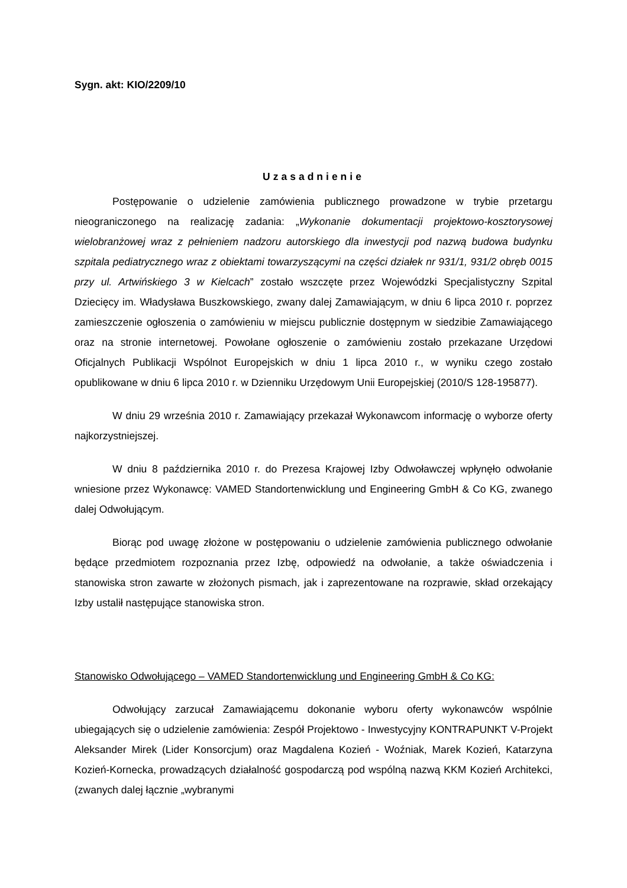Sygn. akt: KIO/2209/10
Uzasadnienie
Postępowanie o udzielenie zamówienia publicznego prowadzone w trybie przetargu nieograniczonego na realizację zadania: „Wykonanie dokumentacji projektowo-kosztorysowej wielobranżowej wraz z pełnieniem nadzoru autorskiego dla inwestycji pod nazwą budowa budynku szpitala pediatrycznego wraz z obiektami towarzyszącymi na części działek nr 931/1, 931/2 obręb 0015 przy ul. Artwińskiego 3 w Kielcach” zostało wszczęte przez Wojewódzki Specjalistyczny Szpital Dziecięcy im. Władysława Buszkowskiego, zwany dalej Zamawiającym, w dniu 6 lipca 2010 r. poprzez zamieszczenie ogłoszenia o zamówieniu w miejscu publicznie dostępnym w siedzibie Zamawiającego oraz na stronie internetowej. Powołane ogłoszenie o zamówieniu zostało przekazane Urzędowi Oficjalnych Publikacji Wspólnot Europejskich w dniu 1 lipca 2010 r., w wyniku czego zostało opublikowane w dniu 6 lipca 2010 r. w Dzienniku Urzędowym Unii Europejskiej (2010/S 128-195877).
W dniu 29 września 2010 r. Zamawiający przekazał Wykonawcom informację o wyborze oferty najkorzystniejszej.
W dniu 8 października 2010 r. do Prezesa Krajowej Izby Odwoławczej wpłynęło odwołanie wniesione przez Wykonawcę: VAMED Standortenwicklung und Engineering GmbH & Co KG, zwanego dalej Odwołującym.
Biorąc pod uwagę złożone w postępowaniu o udzielenie zamówienia publicznego odwołanie będące przedmiotem rozpoznania przez Izbę, odpowiedź na odwołanie, a także oświadczenia i stanowiska stron zawarte w złożonych pismach, jak i zaprezentowane na rozprawie, skład orzekający Izby ustalił następujące stanowiska stron.
Stanowisko Odwołującego – VAMED Standortenwicklung und Engineering GmbH & Co KG:
Odwołujący zarzucał Zamawiającemu dokonanie wyboru oferty wykonawców wspólnie ubiegających się o udzielenie zamówienia: Zespół Projektowo - Inwestycyjny KONTRAPUNKT V-Projekt Aleksander Mirek (Lider Konsorcjum) oraz Magdalena Kozień - Woźniak, Marek Kozień, Katarzyna Kozień-Kornecka, prowadzących działalność gospodarczą pod wspólną nazwą KKM Kozień Architekci, (zwanych dalej łącznie „wybranymi